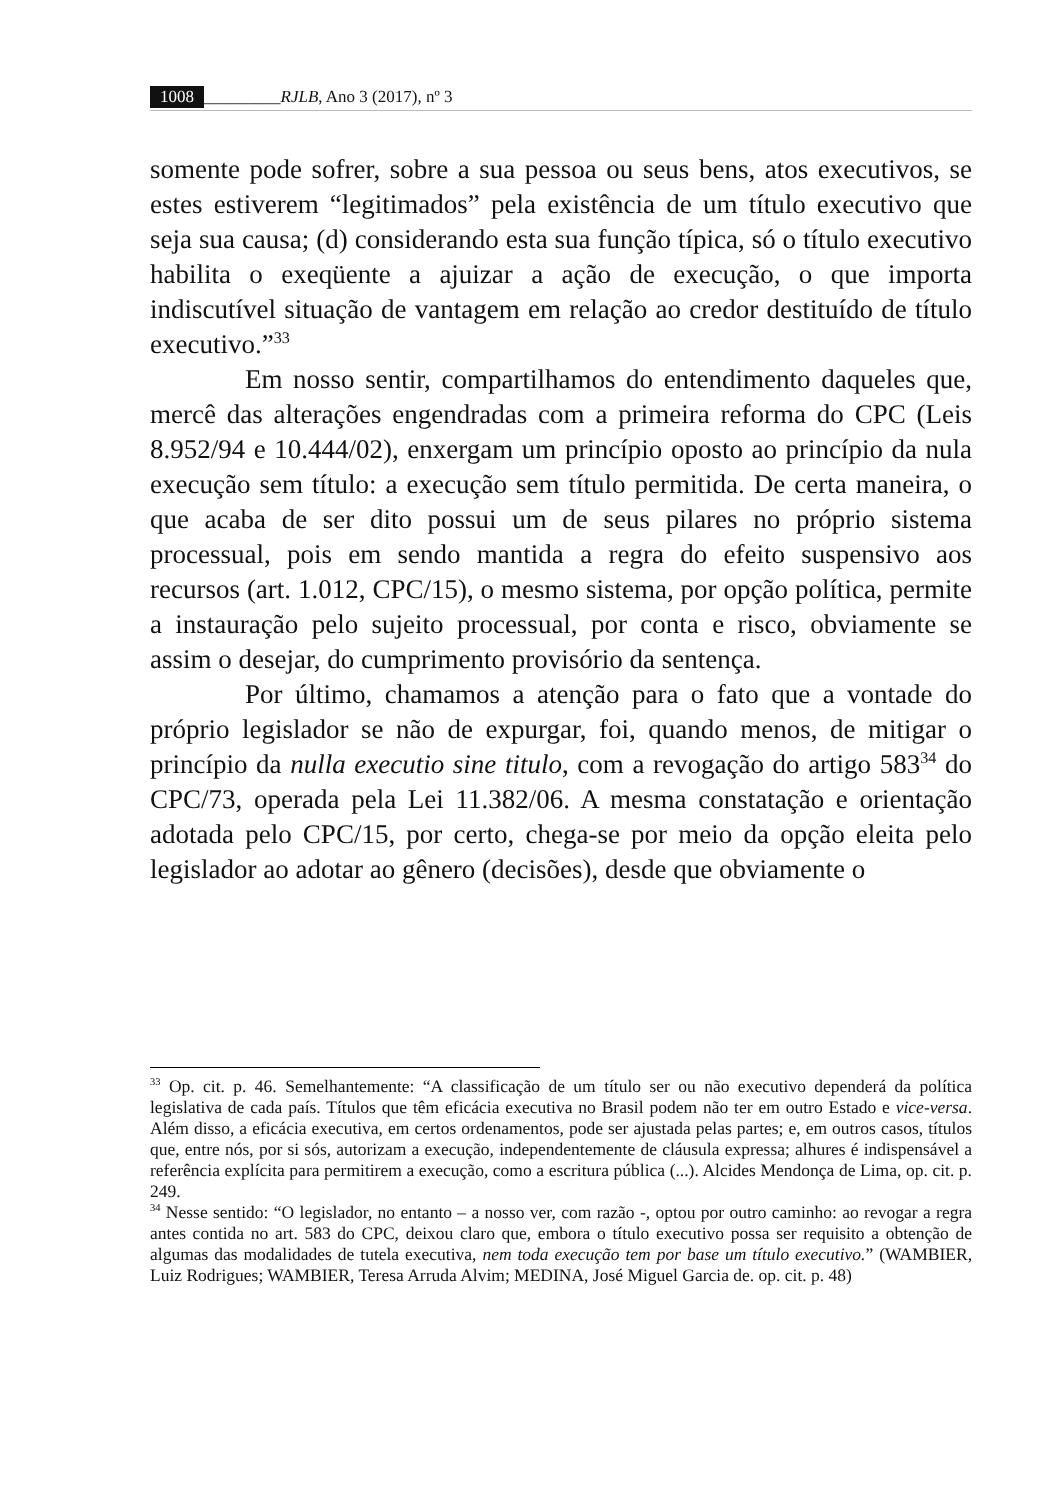1008 _________RJLB, Ano 3 (2017), nº 3
somente pode sofrer, sobre a sua pessoa ou seus bens, atos executivos, se estes estiverem “legitimados” pela existência de um título executivo que seja sua causa; (d) considerando esta sua função típica, só o título executivo habilita o exeqüente a ajuizar a ação de execução, o que importa indiscutível situação de vantagem em relação ao credor destituído de título executivo.”<sup>33</sup>
Em nosso sentir, compartilhamos do entendimento daqueles que, mercê das alterações engendradas com a primeira reforma do CPC (Leis 8.952/94 e 10.444/02), enxergam um princípio oposto ao princípio da nula execução sem título: a execução sem título permitida. De certa maneira, o que acaba de ser dito possui um de seus pilares no próprio sistema processual, pois em sendo mantida a regra do efeito suspensivo aos recursos (art. 1.012, CPC/15), o mesmo sistema, por opção política, permite a instauração pelo sujeito processual, por conta e risco, obviamente se assim o desejar, do cumprimento provisório da sentença.
Por último, chamamos a atenção para o fato que a vontade do próprio legislador se não de expurgar, foi, quando menos, de mitigar o princípio da nulla executio sine titulo, com a revogação do artigo 583<sup>34</sup> do CPC/73, operada pela Lei 11.382/06. A mesma constatação e orientação adotada pelo CPC/15, por certo, chega-se por meio da opção eleita pelo legislador ao adotar ao gênero (decisões), desde que obviamente o
<sup>33</sup> Op. cit. p. 46. Semelhantemente: “A classificação de um título ser ou não executivo dependerá da política legislativa de cada país. Títulos que têm eficácia executiva no Brasil podem não ter em outro Estado e vice-versa. Além disso, a eficácia executiva, em certos ordenamentos, pode ser ajustada pelas partes; e, em outros casos, títulos que, entre nós, por si sós, autorizam a execução, independentemente de cláusula expressa; alhures é indispensável a referência explícita para permitirem a execução, como a escritura pública (...). Alcides Mendonça de Lima, op. cit. p. 249.
<sup>34</sup> Nesse sentido: “O legislador, no entanto – a nosso ver, com razão -, optou por outro caminho: ao revogar a regra antes contida no art. 583 do CPC, deixou claro que, embora o título executivo possa ser requisito a obtenção de algumas das modalidades de tutela executiva, nem toda execução tem por base um título executivo.” (WAMBIER, Luiz Rodrigues; WAMBIER, Teresa Arruda Alvim; MEDINA, José Miguel Garcia de. op. cit. p. 48)